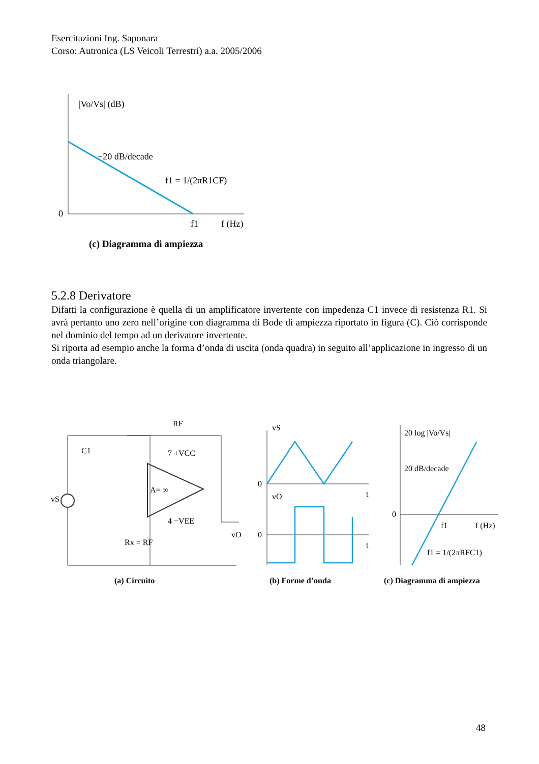Esercitazioni Ing. Saponara
Corso: Autronica (LS Veicoli Terrestri) a.a. 2005/2006
|Vo/Vs| (dB)
−20 dB/decade
f1 = 1/(2πR1CF)
0
f1
f (Hz)
(c) Diagramma di ampiezza
5.2.8 Derivatore
Difatti la configurazione è quella di un amplificatore invertente con impedenza C1 invece di resistenza R1. Si avrà pertanto uno zero nell’origine con diagramma di Bode di ampiezza riportato in figura (C). Ciò corrisponde nel dominio del tempo ad un derivatore invertente.
Si riporta ad esempio anche la forma d’onda di uscita (onda quadra) in seguito all’applicazione in ingresso di un onda triangolare.
RF
C1
A= ∞
Rx = RF
vS
vO
7 +VCC
4 −VEE
(a) Circuito
vS
vO
0
0
t
t
(b) Forme d’onda
20 log |Vo/Vs|
20 dB/decade
0
f1
f (Hz)
f1 = 1/(2πRFC1)
(c) Diagramma di ampiezza
48